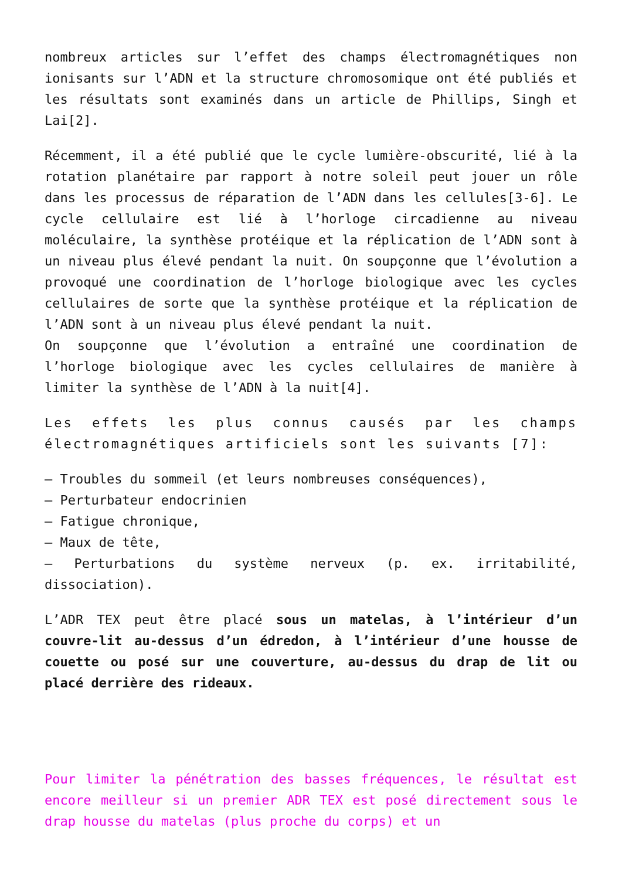nombreux articles sur l’effet des champs électromagnétiques non ionisants sur l’ADN et la structure chromosomique ont été publiés et les résultats sont examinés dans un article de Phillips, Singh et Lai[2].
Récemment, il a été publié que le cycle lumière-obscurité, lié à la rotation planétaire par rapport à notre soleil peut jouer un rôle dans les processus de réparation de l’ADN dans les cellules[3-6]. Le cycle cellulaire est lié à l’horloge circadienne au niveau moléculaire, la synthèse protéique et la réplication de l’ADN sont à un niveau plus élevé pendant la nuit. On soupçonne que l’évolution a provoqué une coordination de l’horloge biologique avec les cycles cellulaires de sorte que la synthèse protéique et la réplication de l’ADN sont à un niveau plus élevé pendant la nuit.
On soupçonne que l’évolution a entraîné une coordination de l’horloge biologique avec les cycles cellulaires de manière à limiter la synthèse de l’ADN à la nuit[4].
Les effets les plus connus causés par les champs électromagnétiques artificiels sont les suivants [7]:
– Troubles du sommeil (et leurs nombreuses conséquences),
– Perturbateur endocrinien
– Fatigue chronique,
– Maux de tête,
– Perturbations du système nerveux (p. ex. irritabilité, dissociation).
L’ADR TEX peut être placé sous un matelas, à l’intérieur d’un couvre-lit au-dessus d’un édredon, à l’intérieur d’une housse de couette ou posé sur une couverture, au-dessus du drap de lit ou placé derrière des rideaux.
Pour limiter la pénétration des basses fréquences, le résultat est encore meilleur si un premier ADR TEX est posé directement sous le drap housse du matelas (plus proche du corps) et un